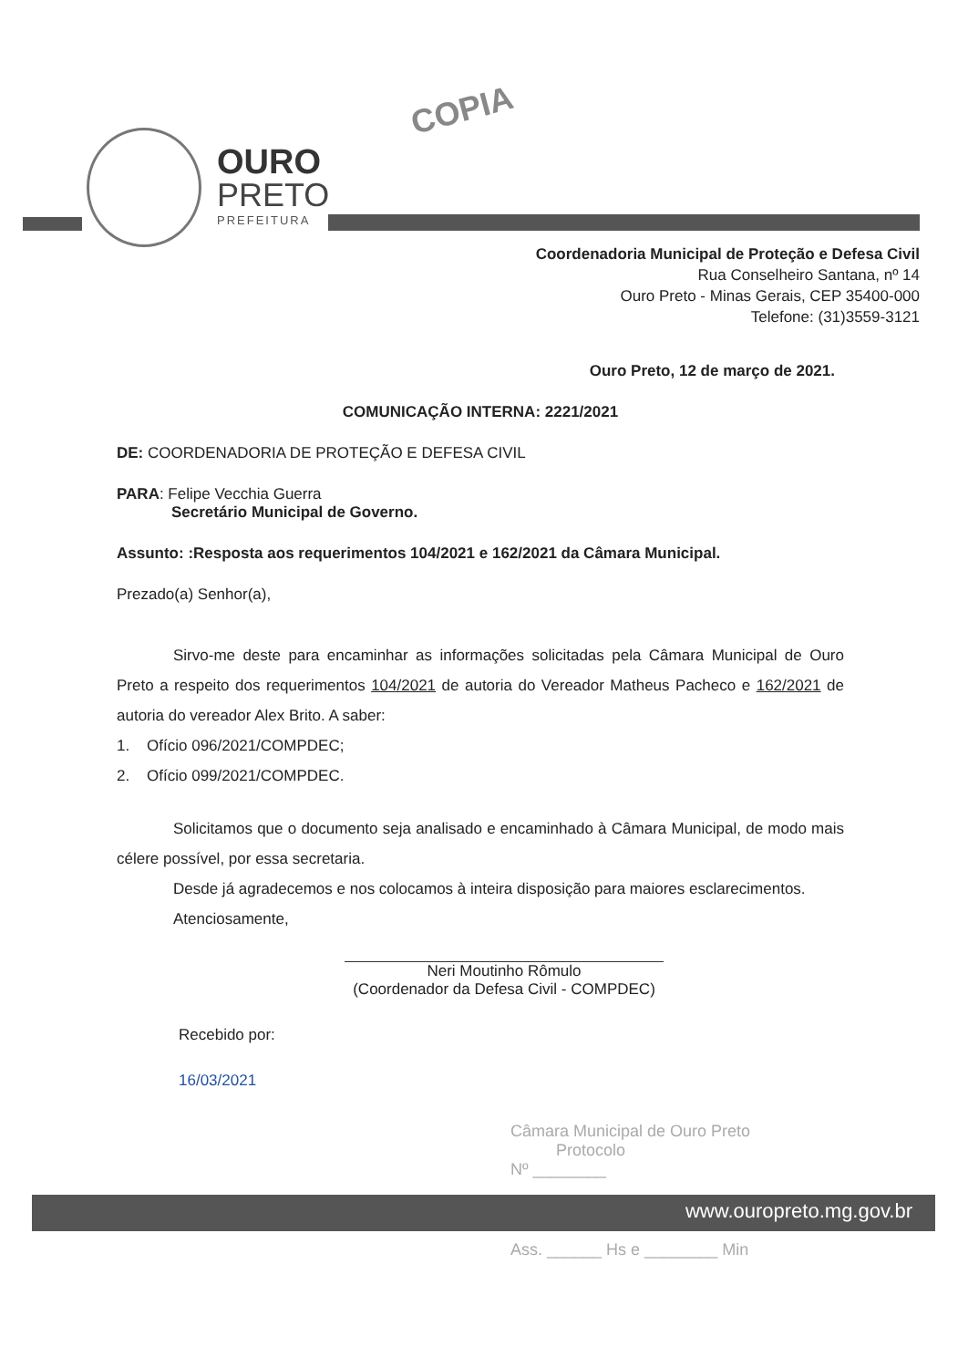COPIA
OURO
PRETO
PREFEITURA
Coordenadoria Municipal de Proteção e Defesa Civil
Rua Conselheiro Santana, nº 14
Ouro Preto - Minas Gerais, CEP 35400-000
Telefone: (31)3559-3121
Ouro Preto, 12 de março de 2021.
COMUNICAÇÃO INTERNA: 2221/2021
DE: COORDENADORIA DE PROTEÇÃO E DEFESA CIVIL
PARA: Felipe Vecchia Guerra
Secretário Municipal de Governo.
Assunto: :Resposta aos requerimentos 104/2021 e 162/2021 da Câmara Municipal.
Prezado(a) Senhor(a),
Sirvo-me deste para encaminhar as informações solicitadas pela Câmara Municipal de Ouro Preto a respeito dos requerimentos 104/2021 de autoria do Vereador Matheus Pacheco e 162/2021 de autoria do vereador Alex Brito. A saber:
1. Ofício 096/2021/COMPDEC;
2. Ofício 099/2021/COMPDEC.
Solicitamos que o documento seja analisado e encaminhado à Câmara Municipal, de modo mais célere possível, por essa secretaria.
Desde já agradecemos e nos colocamos à inteira disposição para maiores esclarecimentos.
Atenciosamente,
Neri Moutinho Rômulo
(Coordenador da Defesa Civil - COMPDEC)
Recebido por:
16/03/2021
Câmara Municipal de Ouro Preto
Protocolo
Nº ________
www.ouropreto.mg.gov.br
Ass. ______ Hs e ________ Min